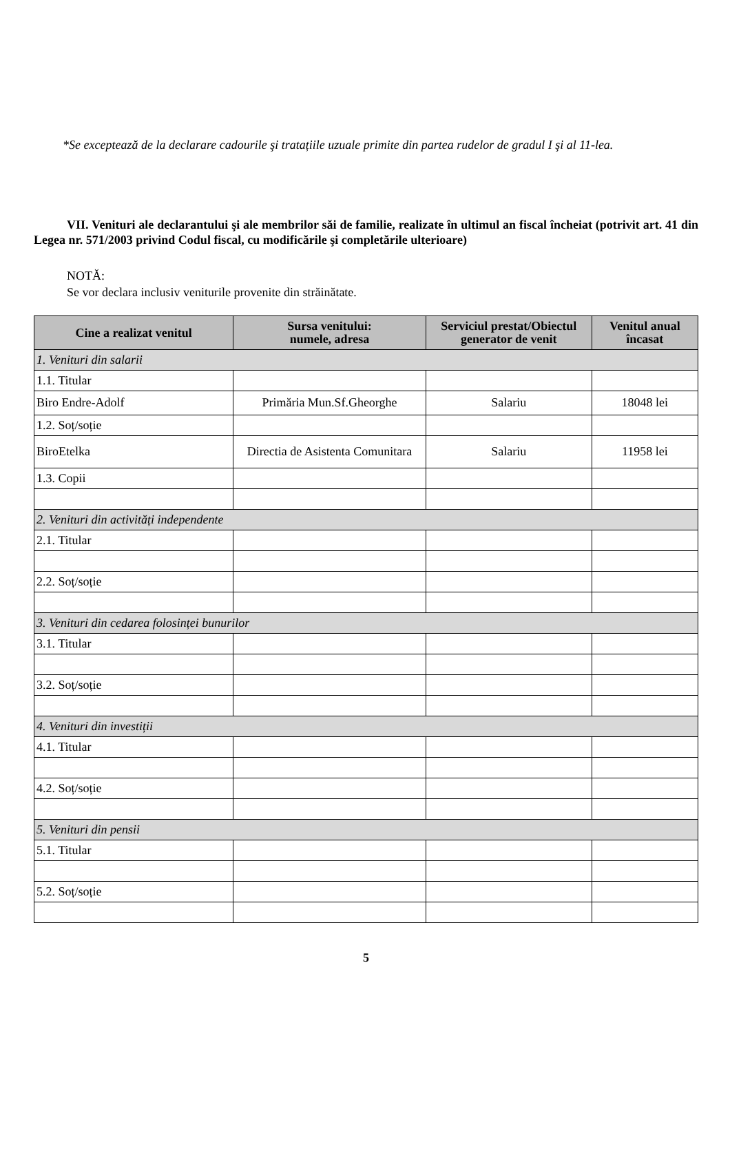*Se exceptează de la declarare cadourile şi tratațiile uzuale primite din partea rudelor de gradul I şi al 11-lea.
VII. Venituri ale declarantului şi ale membrilor săi de familie, realizate în ultimul an fiscal încheiat (potrivit art. 41 din Legea nr. 571/2003 privind Codul fiscal, cu modificările şi completările ulterioare)
NOTĂ:
Se vor declara inclusiv veniturile provenite din străinătate.
| Cine a realizat venitul | Sursa venitului: numele, adresa | Serviciul prestat/Obiectul generator de venit | Venitul anual încasat |
| --- | --- | --- | --- |
| 1. Venituri din salarii | | | |
| 1.1. Titular | | | |
| Biro Endre-Adolf | Primăria Mun.Sf.Gheorghe | Salariu | 18048 lei |
| 1.2. Soț/soție | | | |
| BiroEtelka | Directia de Asistenta Comunitara | Salariu | 11958 lei |
| 1.3. Copii | | | |
| 2. Venituri din activități independente | | | |
| 2.1. Titular | | | |
| 2.2. Soț/soție | | | |
| 3. Venituri din cedarea folosinței bunurilor | | | |
| 3.1. Titular | | | |
| 3.2. Soț/soție | | | |
| 4. Venituri din investiții | | | |
| 4.1. Titular | | | |
| 4.2. Soț/soție | | | |
| 5. Venituri din pensii | | | |
| 5.1. Titular | | | |
| 5.2. Soț/soție | | | |
5